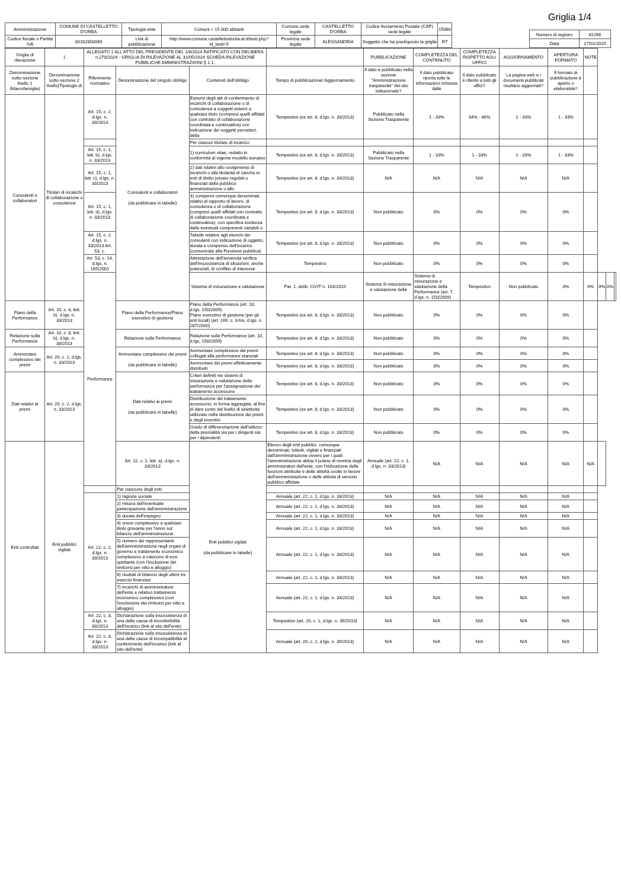Griglia 1/4
| Amministrazione | COMUNE DI CASTELLETTO D'ORBA | Tipologia ente | Comuni < 15.000 abitanti | Comune sede legale | CASTELLETTO D'ORBA | Codice Avviamento Postale (CAP) sede legale | 15060 |
| Codice fiscale o Partita IVA | 00162850069 | Link di pubblicazione | http://www.comune.castellettodorba.al.it/testi.php?id_testi=5 | Provincia sede legale | ALESSANDRIA | Soggetto che ha predisposto la griglia | RT |
| Numero di registro | 81266 |
| Data | 27/01/2025 |
| Griglia di rilevazione | 1 | ALLEGATO 1 ALL'ATTO DEL PRESIDENTE DEL 1/6/2024 RATIFICATO CON DELIBERA n.270/2024 - GRIGLIA DI RILEVAZIONE AL 31/05/2024 SCHEDA RILEVAZIONE PUBBLICHE AMMINISTRAZIIONI § 1.1. | | | | PUBBLICAZIONE | COMPLETEZZA DEL CONTENUTO | COMPLETEZZA RISPETTO AGLI UFFICI | AGGIORNAMENTO | APERTURA FORMATO | NOTE | | | |
| Denominazione sotto-sezione livello 1 (Macrofamiglie) | Denominazione sotto-sezione 2 livello(Tipologie di | Riferimento normativo | Denominazione del singolo obbligo | Contenuti dell'obbligo | Tempo di pubblicazione/ Aggiornamento | Il dato è pubblicato nella sezione "Amministrazione trasparente" del sito istituzionale? | Il dato pubblicato riporta tutte le informazioni richieste dalle | Il dato pubblicato è riferito a tutti gli uffici? | La pagina web e i documenti pubblicati risultano aggiornati? | Il formato di pubblicazione è aperto o elaborabile? | | | | |
| Consulenti e collaboratori | Titolari di incarichi di collaborazione o consulenza | Art. 15, c. 2, d.lgs. n. 33/2013 | Consulenti e collaboratori (da pubblicare in tabelle) | Estremi degli atti di conferimento di incarichi di collaborazione o di consulenza a soggetti esterni a qualsiasi titolo (compresi quelli affidati con contratto di collaborazione coordinata e continuativa) con indicazione dei soggetti percettori, della | Tempestivo (ex art. 8, d.lgs. n. 33/2013) | Pubblicato nella Sezione Trasparente | 1 - 33% | 34% - 66% | 1 - 33% | 1 - 33% | | | | |
| | | | | Per ciascun titolare di incarico: | | | | | | | | | | |
| | | Art. 15, c. 1, lett. b), d.lgs. n. 33/2013 | | 1) curriculum vitae, redatto in conformità al vigente modello europeo | Tempestivo (ex art. 8, d.lgs. n. 33/2013) | Pubblicato nella Sezione Trasparente | 1 - 33% | 1 - 33% | 1 - 33% | 1 - 33% | | | | |
| | | Art. 15, c. 1, lett. c), d.lgs. n. 33/2013 | | 2) dati relativi allo svolgimento di incarichi o alla titolarità di cariche in enti di diritto privato regolati o finanziati dalla pubblica amministrazione o allo | Tempestivo (ex art. 8, d.lgs. n. 33/2013) | N/A | N/A | N/A | N/A | N/A | | | | |
| | | Art. 15, c. 1, lett. d), d.lgs. n. 33/2013 | | 3) compensi comunque denominati, relativi al rapporto di lavoro, di consulenza o di collaborazione (compresi quelli affidati con contratto di collaborazione coordinata e continuativa), con specifica evidenza delle eventuali componenti variabili o | Tempestivo (ex art. 8, d.lgs. n. 33/2013) | Non pubblicato | 0% | 0% | 0% | 0% | | | | |
| | | Art. 15, c. 2, d.lgs. n. 33/2013 Art. 53, c. | | Tabelle relative agli elenchi dei consulenti con indicazione di oggetto, durata e compenso dell'incarico (comunicate alla Funzione pubblica) | Tempestivo (ex art. 8, d.lgs. n. 33/2013) | Non pubblicato | 0% | 0% | 0% | 0% | | | | |
| | | Art. 53, c. 14, d.lgs. n. 165/2001 | | Attestazione dell'avvenuta verifica dell'insussistenza di situazioni, anche potenziali, di conflitto di interesse | Tempestivo | Non pubblicato | 0% | 0% | 0% | 0% | | | | |
| | | Performance | | Sistema di misurazione e valutazione | Par. 1, delib. CiVIT n. 104/2010 | Sistema di misurazione e valutazione della | Sistema di misurazione e valutazione della Performance (art. 7, d.lgs. n. 150/2009) | Tempestivo | Non pubblicato | 0% | 0% | 0% | 0% | |
| Piano della Performance | Art. 10, c. 8, lett. b), d.lgs. n. 33/2013 | | Piano della Performance/Piano esecutivo di gestione | Piano della Performance (art. 10, d.lgs. 150/2009) Piano esecutivo di gestione (per gli enti locali) (art. 169, c. 3-bis, d.lgs. n. 267/2000) | Tempestivo (ex art. 8, d.lgs. n. 33/2013) | Non pubblicato | 0% | 0% | 0% | 0% | | | | |
| Relazione sulla Performance | Art. 10, c. 8, lett. b), d.lgs. n. 33/2013 | | Relazione sulla Performance | Relazione sulla Performance (art. 10, d.lgs. 150/2009) | Tempestivo (ex art. 8, d.lgs. n. 33/2013) | Non pubblicato | 0% | 0% | 0% | 0% | | | | |
| Ammontare complessivo dei premi | Art. 20, c. 1, d.lgs. n. 33/2013 | | Ammontare complessivo dei premi (da pubblicare in tabelle) | Ammontare complessivo dei premi collegati alla performance stanziati | Tempestivo (ex art. 8, d.lgs. n. 33/2013) | Non pubblicato | 0% | 0% | 0% | 0% | | | | |
| | | | | Ammontare dei premi effettivamente distribuiti | Tempestivo (ex art. 8, d.lgs. n. 33/2013) | Non pubblicato | 0% | 0% | 0% | 0% | | | | |
| Dati relativi ai premi | Art. 20, c. 2, d.lgs. n. 33/2013 | | Dati relativi ai premi (da pubblicare in tabelle) | Criteri definiti nei sistemi di misurazione e valutazione della performance per l'assegnazione del trattamento accessorio | Tempestivo (ex art. 8, d.lgs. n. 33/2013) | Non pubblicato | 0% | 0% | 0% | 0% | | | | |
| | | | | Distribuzione del trattamento accessorio, in forma aggregata, al fine di dare conto del livello di selettività utilizzato nella distribuzione dei premi e degli incentivi | Tempestivo (ex art. 8, d.lgs. n. 33/2013) | Non pubblicato | 0% | 0% | 0% | 0% | | | | |
| | | | | Grado di differenziazione dell'utilizzo della premialità sia per i dirigenti sia per i dipendenti | Tempestivo (ex art. 8, d.lgs. n. 33/2013) | Non pubblicato | 0% | 0% | 0% | 0% | | | | |
| Enti controllati | Enti pubblici vigilati | | Art. 22, c. 1, lett. a), d.lgs. n. 33/2013 | Enti pubblici vigilati (da pubblicare in tabelle) | Elenco degli enti pubblici, comunque denominati, istituiti, vigilati e finanziati dall'amministrazione ovvero per i quali l'amministrazione abbia il potere di nomina degli amministratori dell'ente, con l'indicazione delle funzioni attribuite e delle attività svolte in favore dell'amministrazione o delle attività di servizio pubblico affidate | Annuale (art. 22, c. 1, d.lgs. n. 33/2013) | N/A | N/A | N/A | N/A | N/A | | | |
| | | | Per ciascuno degli enti: | | | | | | | | | | | |
| | | Art. 22, c. 2, d.lgs. n. 33/2013 | 1) ragione sociale | | Annuale (art. 22, c. 1, d.lgs. n. 33/2013) | N/A | N/A | N/A | N/A | N/A | | | | |
| | | | 2) misura dell'eventuale partecipazione dell'amministrazione | | Annuale (art. 22, c. 1, d.lgs. n. 33/2013) | N/A | N/A | N/A | N/A | N/A | | | | |
| | | | 3) durata dell'impegno | | Annuale (art. 22, c. 1, d.lgs. n. 33/2013) | N/A | N/A | N/A | N/A | N/A | | | | |
| | | | 4) onere complessivo a qualsiasi titolo gravante per l'anno sul bilancio dell'amministrazione | | Annuale (art. 22, c. 1, d.lgs. n. 33/2013) | N/A | N/A | N/A | N/A | N/A | | | | |
| | | | 5) numero dei rappresentanti dell'amministrazione negli organi di governo e trattamento economico complessivo a ciascuno di essi spettante (con l'esclusione dei rimborsi per vitto e alloggio) | | Annuale (art. 22, c. 1, d.lgs. n. 33/2013) | N/A | N/A | N/A | N/A | N/A | | | | |
| | | | 6) risultati di bilancio degli ultimi tre esercizi finanziari | | Annuale (art. 22, c. 1, d.lgs. n. 33/2013) | N/A | N/A | N/A | N/A | N/A | | | | |
| | | | 7) incarichi di amministratore dell'ente e relativo trattamento economico complessivo (con l'esclusione dei rimborsi per vitto e alloggio) | | Annuale (art. 22, c. 1, d.lgs. n. 33/2013) | N/A | N/A | N/A | N/A | N/A | | | | |
| | | Art. 22, c. 3, d.lgs. n. 33/2013 | Dichiarazione sulla insussistenza di una delle cause di inconferibilità dell'incarico (link al sito dell'ente) | | Tempestivo (art. 20, c. 1, d.lgs. n. 39/2013) | N/A | N/A | N/A | N/A | N/A | | | | |
| | | Art. 22, c. 3, d.lgs. n. 33/2013 | Dichiarazione sulla insussistenza di una delle cause di incompatibilità al conferimento dell'incarico (link al sito dell'ente) | | Annuale (art. 20, c. 2, d.lgs. n. 39/2013) | N/A | N/A | N/A | N/A | N/A | | | | |